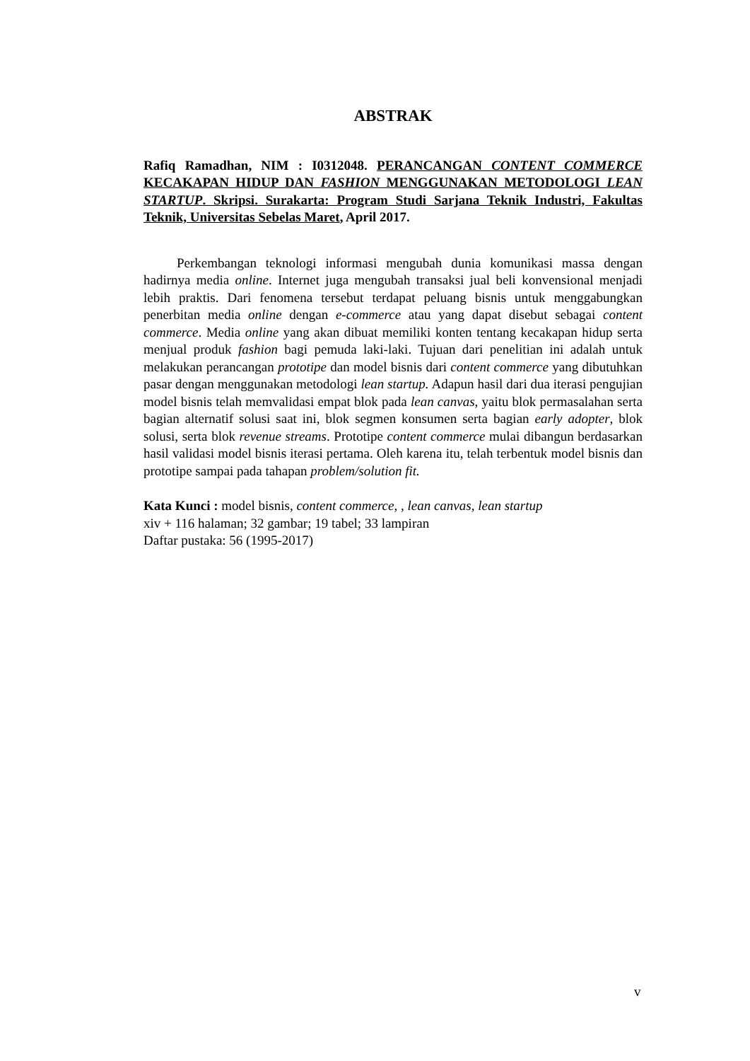ABSTRAK
Rafiq Ramadhan, NIM : I0312048. PERANCANGAN CONTENT COMMERCE KECAKAPAN HIDUP DAN FASHION MENGGUNAKAN METODOLOGI LEAN STARTUP. Skripsi. Surakarta: Program Studi Sarjana Teknik Industri, Fakultas Teknik, Universitas Sebelas Maret, April 2017.
Perkembangan teknologi informasi mengubah dunia komunikasi massa dengan hadirnya media online. Internet juga mengubah transaksi jual beli konvensional menjadi lebih praktis. Dari fenomena tersebut terdapat peluang bisnis untuk menggabungkan penerbitan media online dengan e-commerce atau yang dapat disebut sebagai content commerce. Media online yang akan dibuat memiliki konten tentang kecakapan hidup serta menjual produk fashion bagi pemuda laki-laki. Tujuan dari penelitian ini adalah untuk melakukan perancangan prototipe dan model bisnis dari content commerce yang dibutuhkan pasar dengan menggunakan metodologi lean startup. Adapun hasil dari dua iterasi pengujian model bisnis telah memvalidasi empat blok pada lean canvas, yaitu blok permasalahan serta bagian alternatif solusi saat ini, blok segmen konsumen serta bagian early adopter, blok solusi, serta blok revenue streams. Prototipe content commerce mulai dibangun berdasarkan hasil validasi model bisnis iterasi pertama. Oleh karena itu, telah terbentuk model bisnis dan prototipe sampai pada tahapan problem/solution fit.
Kata Kunci : model bisnis, content commerce, , lean canvas, lean startup
xiv + 116 halaman; 32 gambar; 19 tabel; 33 lampiran
Daftar pustaka: 56 (1995-2017)
v